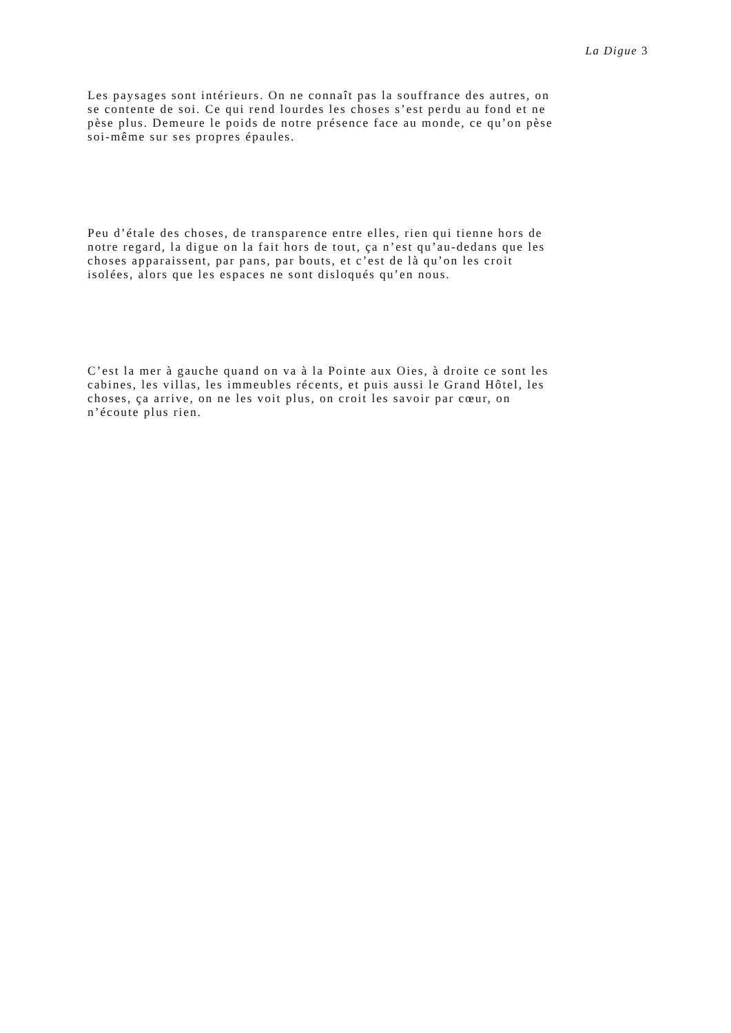La Digue 3
Les paysages sont intérieurs. On ne connaît pas la souffrance des autres, on
se contente de soi. Ce qui rend lourdes les choses s’est perdu au fond et ne
pèse plus. Demeure le poids de notre présence face au monde, ce qu’on pèse
soi-même sur ses propres épaules.
Peu d’étale des choses, de transparence entre elles, rien qui tienne hors de
notre regard, la digue on la fait hors de tout, ça n’est qu’au-dedans que les
choses apparaissent, par pans, par bouts, et c’est de là qu’on les croit
isolées, alors que les espaces ne sont disloqués qu’en nous.
C’est la mer à gauche quand on va à la Pointe aux Oies, à droite ce sont les
cabines, les villas, les immeubles récents, et puis aussi le Grand Hôtel, les
choses, ça arrive, on ne les voit plus, on croit les savoir par cœur, on
n’écoute plus rien.